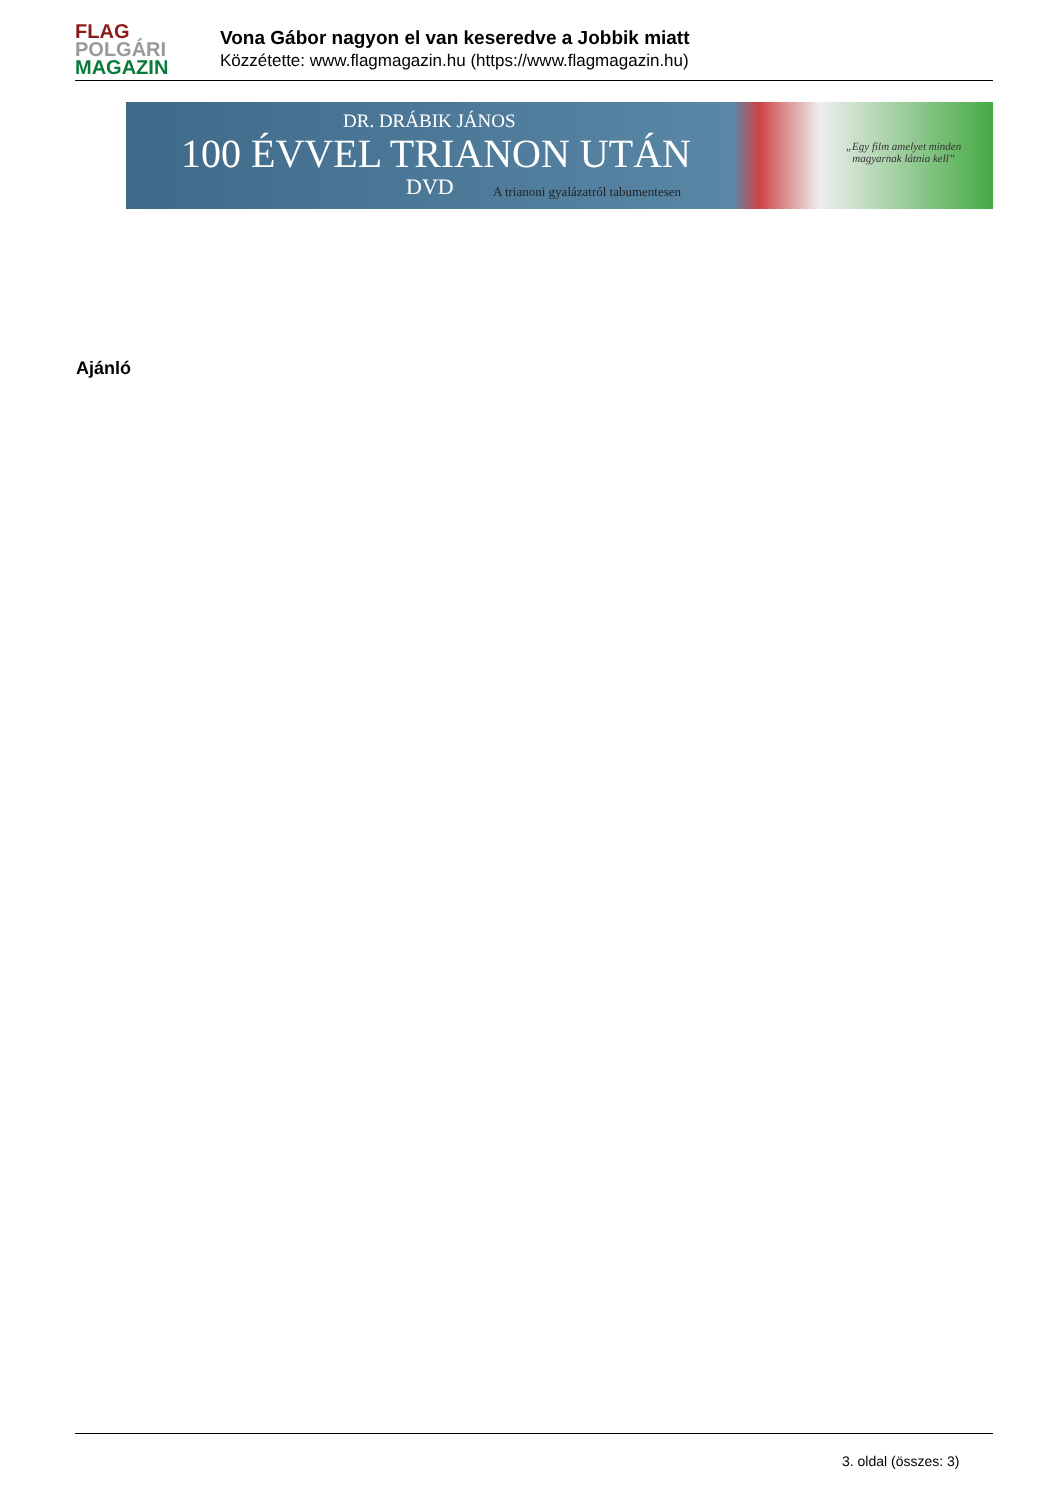FLAG
POLGÁRI
MAGAZIN
Vona Gábor nagyon el van keseredve a Jobbik miatt
Közzétette: www.flagmagazin.hu (https://www.flagmagazin.hu)
DR. DRÁBIK JÁNOS
100 ÉVVEL TRIANON UTÁN
DVD
A trianoni gyalázatról tabumentesen
„Egy film amelyet minden
magyarnak látnia kell”
Ajánló
3. oldal (összes: 3)